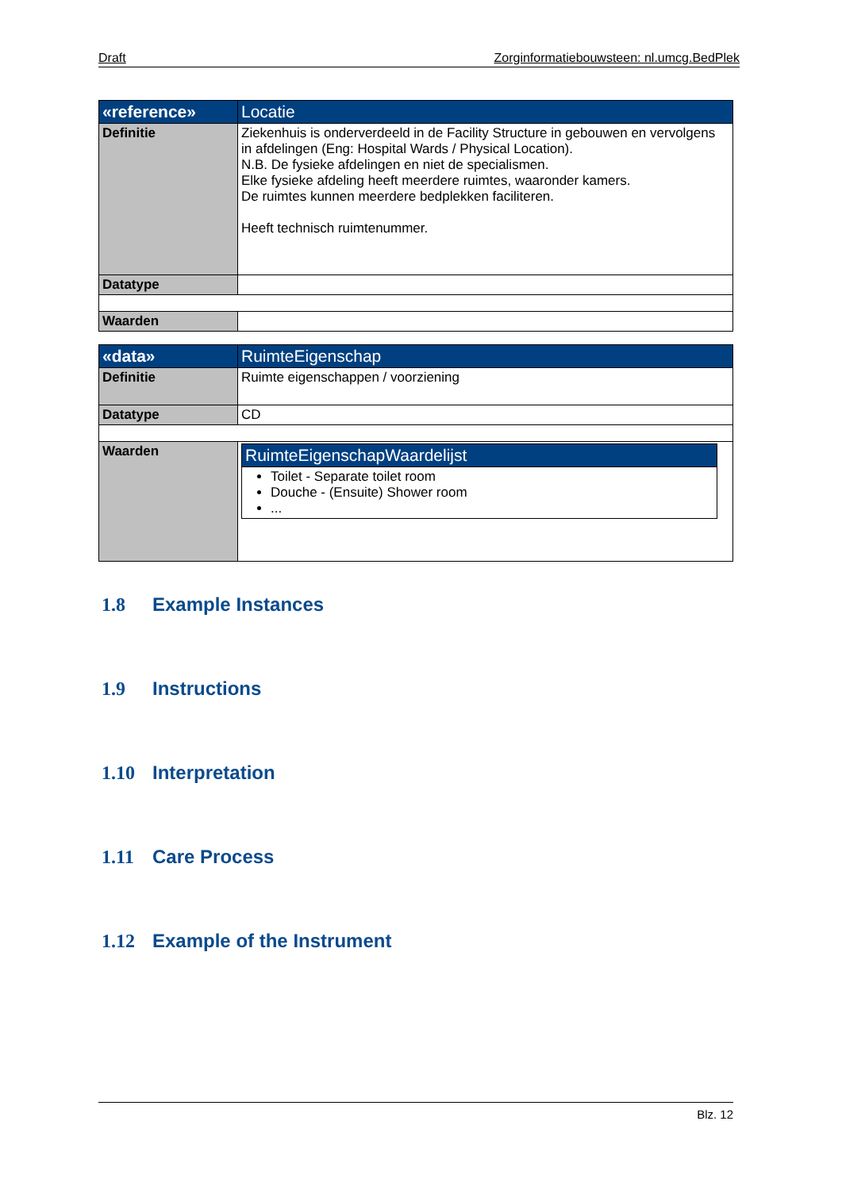Draft Zorginformatiebouwsteen: nl.umcg.BedPlek
| «reference» | Locatie |
| --- | --- |
| Definitie | Ziekenhuis is onderverdeeld in de Facility Structure in gebouwen en vervolgens in afdelingen (Eng: Hospital Wards / Physical Location). N.B. De fysieke afdelingen en niet de specialismen. Elke fysieke afdeling heeft meerdere ruimtes, waaronder kamers. De ruimtes kunnen meerdere bedplekken faciliteren. Heeft technisch ruimtenummer. |
| Datatype | |
| Waarden | |
| «data» | RuimteEigenschap |
| --- | --- |
| Definitie | Ruimte eigenschappen / voorziening |
| Datatype | CD |
| Waarden | / RuimteEigenschapWaardelijst / / --- / / Toilet - Separate toilet room Douche - (Ensuite) Shower room ... / |
1.8 Example Instances
1.9 Instructions
1.10 Interpretation
1.11 Care Process
1.12 Example of the Instrument
Blz. 12